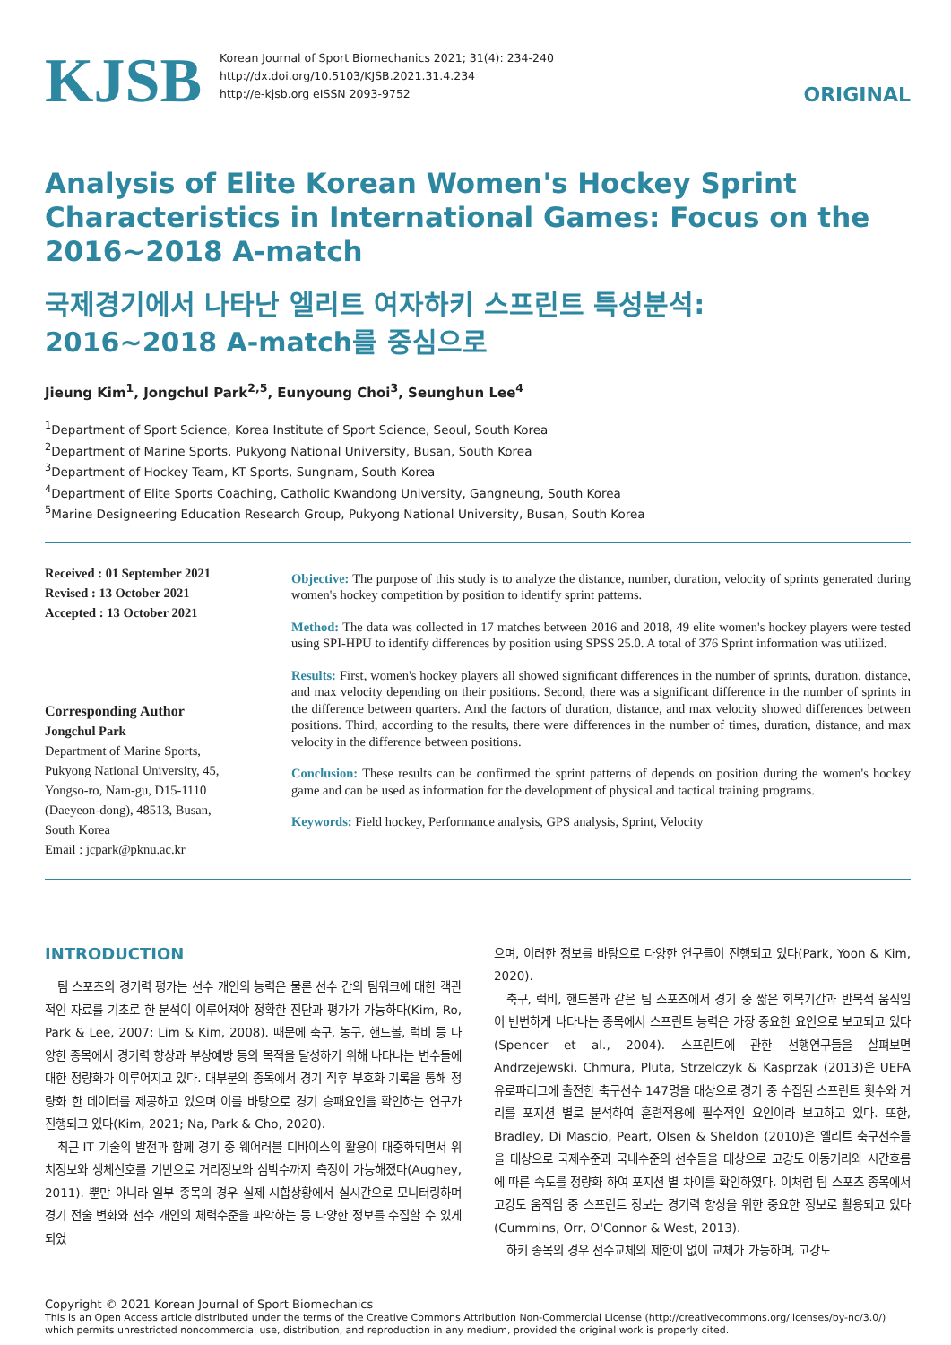KJSB
Korean Journal of Sport Biomechanics 2021; 31(4): 234-240
http://dx.doi.org/10.5103/KJSB.2021.31.4.234
http://e-kjsb.org eISSN 2093-9752
ORIGINAL
Analysis of Elite Korean Women's Hockey Sprint Characteristics in International Games: Focus on the 2016~2018 A-match
국제경기에서 나타난 엘리트 여자하키 스프린트 특성분석:
2016~2018 A-match를 중심으로
Jieung Kim<sup>1</sup>, Jongchul Park<sup>2,5</sup>, Eunyoung Choi<sup>3</sup>, Seunghun Lee<sup>4</sup>
<sup>1</sup> Department of Sport Science, Korea Institute of Sport Science, Seoul, South Korea
<sup>2</sup> Department of Marine Sports, Pukyong National University, Busan, South Korea
<sup>3</sup> Department of Hockey Team, KT Sports, Sungnam, South Korea
<sup>4</sup> Department of Elite Sports Coaching, Catholic Kwandong University, Gangneung, South Korea
<sup>5</sup> Marine Designeering Education Research Group, Pukyong National University, Busan, South Korea
Received : 01 September 2021
Revised : 13 October 2021
Accepted : 13 October 2021
Corresponding Author
Jongchul Park
Department of Marine Sports,
Pukyong National University, 45,
Yongso-ro, Nam-gu, D15-1110
(Daeyeon-dong), 48513, Busan,
South Korea
Email : jcpark@pknu.ac.kr
Objective: The purpose of this study is to analyze the distance, number, duration, velocity of sprints generated during women's hockey competition by position to identify sprint patterns.
Method: The data was collected in 17 matches between 2016 and 2018, 49 elite women's hockey players were tested using SPI-HPU to identify differences by position using SPSS 25.0. A total of 376 Sprint information was utilized.
Results: First, women's hockey players all showed significant differences in the number of sprints, duration, distance, and max velocity depending on their positions. Second, there was a significant difference in the number of sprints in the difference between quarters. And the factors of duration, distance, and max velocity showed differences between positions. Third, according to the results, there were differences in the number of times, duration, distance, and max velocity in the difference between positions.
Conclusion: These results can be confirmed the sprint patterns of depends on position during the women's hockey game and can be used as information for the development of physical and tactical training programs.
Keywords: Field hockey, Performance analysis, GPS analysis, Sprint, Velocity
INTRODUCTION
팀 스포츠의 경기력 평가는 선수 개인의 능력은 물론 선수 간의 팀워크에 대한 객관적인 자료를 기초로 한 분석이 이루어져야 정확한 진단과 평가가 가능하다(Kim, Ro, Park & Lee, 2007; Lim & Kim, 2008). 때문에 축구, 농구, 핸드볼, 럭비 등 다양한 종목에서 경기력 향상과 부상예방 등의 목적을 달성하기 위해 나타나는 변수들에 대한 정량화가 이루어지고 있다. 대부분의 종목에서 경기 직후 부호화 기록을 통해 정량화 한 데이터를 제공하고 있으며 이를 바탕으로 경기 승패요인을 확인하는 연구가 진행되고 있다(Kim, 2021; Na, Park & Cho, 2020).
최근 IT 기술의 발전과 함께 경기 중 웨어러블 디바이스의 활용이 대중화되면서 위치정보와 생체신호를 기반으로 거리정보와 심박수까지 측정이 가능해졌다(Aughey, 2011). 뿐만 아니라 일부 종목의 경우 실제 시합상황에서 실시간으로 모니터링하며 경기 전술 변화와 선수 개인의 체력수준을 파악하는 등 다양한 정보를 수집할 수 있게 되었
으며, 이러한 정보를 바탕으로 다양한 연구들이 진행되고 있다(Park, Yoon & Kim, 2020).
축구, 럭비, 핸드볼과 같은 팀 스포츠에서 경기 중 짧은 회복기간과 반복적 움직임이 빈번하게 나타나는 종목에서 스프린트 능력은 가장 중요한 요인으로 보고되고 있다(Spencer et al., 2004). 스프린트에 관한 선행연구들을 살펴보면 Andrzejewski, Chmura, Pluta, Strzelczyk & Kasprzak (2013)은 UEFA 유로파리그에 출전한 축구선수 147명을 대상으로 경기 중 수집된 스프린트 횟수와 거리를 포지션 별로 분석하여 훈련적용에 필수적인 요인이라 보고하고 있다. 또한, Bradley, Di Mascio, Peart, Olsen & Sheldon (2010)은 엘리트 축구선수들을 대상으로 국제수준과 국내수준의 선수들을 대상으로 고강도 이동거리와 시간흐름에 따른 속도를 정량화 하여 포지션 별 차이를 확인하였다. 이처럼 팀 스포츠 종목에서 고강도 움직임 중 스프린트 정보는 경기력 향상을 위한 중요한 정보로 활용되고 있다(Cummins, Orr, O'Connor & West, 2013).
하키 종목의 경우 선수교체의 제한이 없이 교체가 가능하며, 고강도
Copyright © 2021 Korean Journal of Sport Biomechanics
This is an Open Access article distributed under the terms of the Creative Commons Attribution Non-Commercial License (http://creativecommons.org/licenses/by-nc/3.0/) which permits unrestricted noncommercial use, distribution, and reproduction in any medium, provided the original work is properly cited.